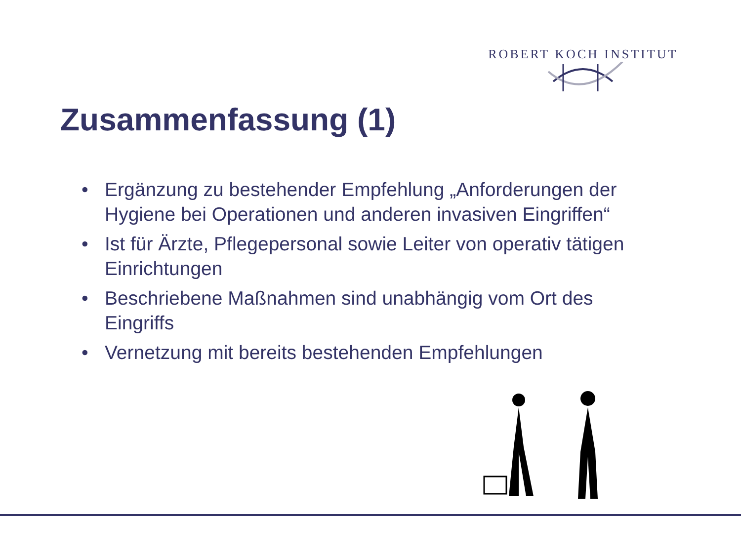ROBERT KOCH INSTITUT
Zusammenfassung (1)
• Ergänzung zu bestehender Empfehlung „Anforderungen der Hygiene bei Operationen und anderen invasiven Eingriffen“
• Ist für Ärzte, Pflegepersonal sowie Leiter von operativ tätigen Einrichtungen
• Beschriebene Maßnahmen sind unabhängig vom Ort des Eingriffs
• Vernetzung mit bereits bestehenden Empfehlungen